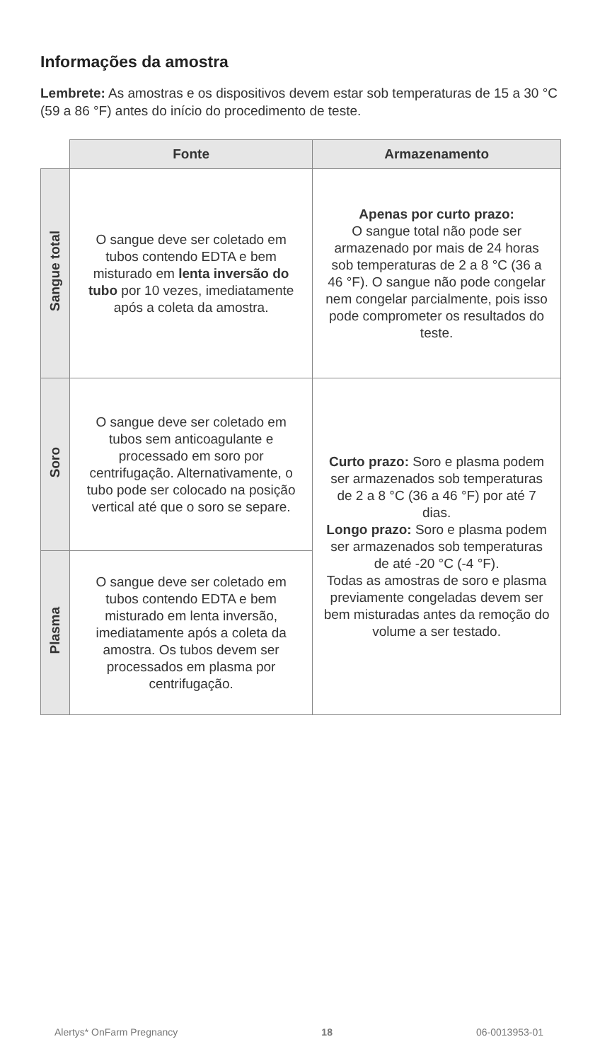Informações da amostra
Lembrete: As amostras e os dispositivos devem estar sob temperaturas de 15 a 30 °C (59 a 86 °F) antes do início do procedimento de teste.
| | Fonte | Armazenamento |
| --- | --- | --- |
| Sangue total | O sangue deve ser coletado em tubos contendo EDTA e bem misturado em lenta inversão do tubo por 10 vezes, imediatamente após a coleta da amostra. | Apenas por curto prazo: O sangue total não pode ser armazenado por mais de 24 horas sob temperaturas de 2 a 8 °C (36 a 46 °F). O sangue não pode congelar nem congelar parcialmente, pois isso pode comprometer os resultados do teste. |
| Soro | O sangue deve ser coletado em tubos sem anticoagulante e processado em soro por centrifugação. Alternativamente, o tubo pode ser colocado na posição vertical até que o soro se separe. | Curto prazo: Soro e plasma podem ser armazenados sob temperaturas de 2 a 8 °C (36 a 46 °F) por até 7 dias. Longo prazo: Soro e plasma podem ser armazenados sob temperaturas de até -20 °C (-4 °F). Todas as amostras de soro e plasma previamente congeladas devem ser bem misturadas antes da remoção do volume a ser testado. |
| Plasma | O sangue deve ser coletado em tubos contendo EDTA e bem misturado em lenta inversão, imediatamente após a coleta da amostra. Os tubos devem ser processados em plasma por centrifugação. | |
Alertys* OnFarm Pregnancy 18 06-0013953-01